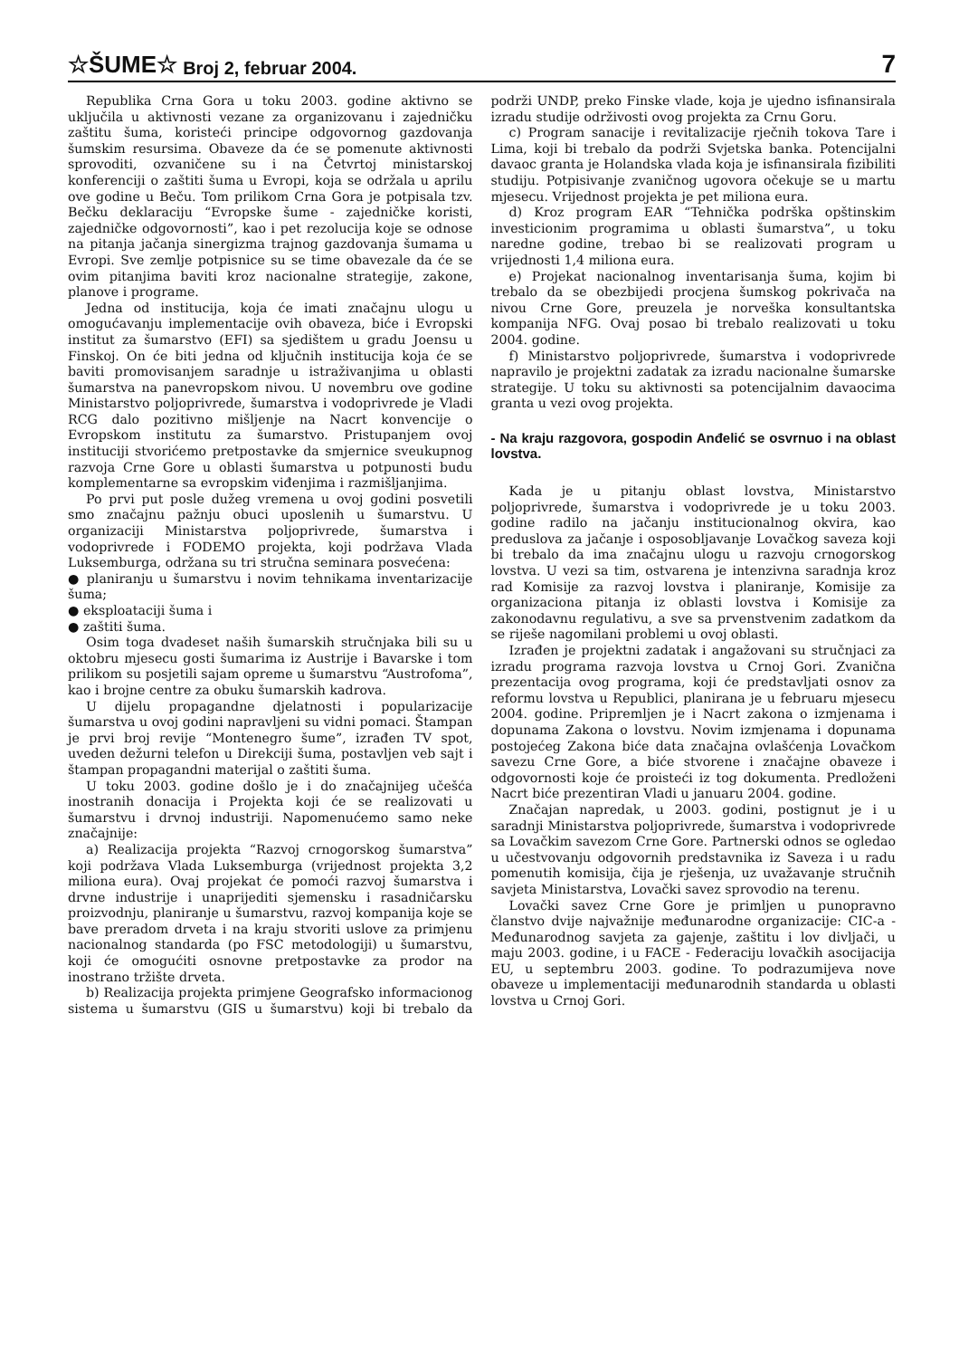☆ŠUME☆ Broj 2, februar 2004. 7
Republika Crna Gora u toku 2003. godine aktivno se uključila u aktivnosti vezane za organizovanu i zajedničku zaštitu šuma, koristeći principe odgovornog gazdovanja šumskim resursima. Obaveze da će se pomenute aktivnosti sprovoditi, ozvaničene su i na Četvrtoj ministarskoj konferenciji o zaštiti šuma u Evropi, koja se održala u aprilu ove godine u Beču. Tom prilikom Crna Gora je potpisala tzv. Bečku deklaraciju “Evropske šume - zajedničke koristi, zajedničke odgovornosti”, kao i pet rezolucija koje se odnose na pitanja jačanja sinergizma trajnog gazdovanja šumama u Evropi. Sve zemlje potpisnice su se time obavezale da će se ovim pitanjima baviti kroz nacionalne strategije, zakone, planove i programe.
Jedna od institucija, koja će imati značajnu ulogu u omogućavanju implementacije ovih obaveza, biće i Evropski institut za šumarstvo (EFI) sa sjedištem u gradu Joensu u Finskoj. On će biti jedna od ključnih institucija koja će se baviti promovisanjem saradnje u istraživanjima u oblasti šumarstva na panevropskom nivou. U novembru ove godine Ministarstvo poljoprivrede, šumarstva i vodoprivrede je Vladi RCG dalo pozitivno mišljenje na Nacrt konvencije o Evropskom institutu za šumarstvo. Pristupanjem ovoj instituciji stvorićemo pretpostavke da smjernice sveukupnog razvoja Crne Gore u oblasti šumarstva u potpunosti budu komplementarne sa evropskim viđenjima i razmišljanjima.
Po prvi put posle dužeg vremena u ovoj godini posvetili smo značajnu pažnju obuci uposlenih u šumarstvu. U organizaciji Ministarstva poljoprivrede, šumarstva i vodoprivrede i FODEMO projekta, koji podržava Vlada Luksemburga, održana su tri stručna seminara posvećena:
● planiranju u šumarstvu i novim tehnikama inventarizacije šuma;
● eksploataciji šuma i
● zaštiti šuma.
Osim toga dvadeset naših šumarskih stručnjaka bili su u oktobru mjesecu gosti šumarima iz Austrije i Bavarske i tom prilikom su posjetili sajam opreme u šumarstvu “Austrofoma”, kao i brojne centre za obuku šumarskih kadrova.
U dijelu propagandne djelatnosti i popularizacije šumarstva u ovoj godini napravljeni su vidni pomaci. Štampan je prvi broj revije “Montenegro šume”, izrađen TV spot, uveden dežurni telefon u Direkciji šuma, postavljen veb sajt i štampan propagandni materijal o zaštiti šuma.
U toku 2003. godine došlo je i do značajnijeg učešća inostranih donacija i Projekta koji će se realizovati u šumarstvu i drvnoj industriji. Napomenućemo samo neke značajnije:
a) Realizacija projekta “Razvoj crnogorskog šumarstva” koji podržava Vlada Luksemburga (vrijednost projekta 3,2 miliona eura). Ovaj projekat će pomoći razvoj šumarstva i drvne industrije i unaprijediti sjemensku i rasadničarsku proizvodnju, planiranje u šumarstvu, razvoj kompanija koje se bave preradom drveta i na kraju stvoriti uslove za primjenu nacionalnog standarda (po FSC metodologiji) u šumarstvu, koji će omogućiti osnovne pretpostavke za prodor na inostrano tržište drveta.
b) Realizacija projekta primjene Geografsko informacionog sistema u šumarstvu (GIS u šumarstvu) koji bi trebalo da podrži UNDP, preko Finske vlade, koja je ujedno isfinansirala izradu studije održivosti ovog projekta za Crnu Goru.
c) Program sanacije i revitalizacije rječnih tokova Tare i Lima, koji bi trebalo da podrži Svjetska banka. Potencijalni davaoc granta je Holandska vlada koja je isfinansirala fizibiliti studiju. Potpisivanje zvaničnog ugovora očekuje se u martu mjesecu. Vrijednost projekta je pet miliona eura.
d) Kroz program EAR “Tehnička podrška opštinskim investicionim programima u oblasti šumarstva”, u toku naredne godine, trebao bi se realizovati program u vrijednosti 1,4 miliona eura.
e) Projekat nacionalnog inventarisanja šuma, kojim bi trebalo da se obezbijedi procjena šumskog pokrivača na nivou Crne Gore, preuzela je norveška konsultantska kompanija NFG. Ovaj posao bi trebalo realizovati u toku 2004. godine.
f) Ministarstvo poljoprivrede, šumarstva i vodoprivrede napravilo je projektni zadatak za izradu nacionalne šumarske strategije. U toku su aktivnosti sa potencijalnim davaocima granta u vezi ovog projekta.
- Na kraju razgovora, gospodin Anđelić se osvrnuo i na oblast lovstva.
Kada je u pitanju oblast lovstva, Ministarstvo poljoprivrede, šumarstva i vodoprivrede je u toku 2003. godine radilo na jačanju institucionalnog okvira, kao preduslova za jačanje i osposobljavanje Lovačkog saveza koji bi trebalo da ima značajnu ulogu u razvoju crnogorskog lovstva. U vezi sa tim, ostvarena je intenzivna saradnja kroz rad Komisije za razvoj lovstva i planiranje, Komisije za organizaciona pitanja iz oblasti lovstva i Komisije za zakonodavnu regulativu, a sve sa prvenstvenim zadatkom da se riješe nagomilani problemi u ovoj oblasti.
Izrađen je projektni zadatak i angažovani su stručnjaci za izradu programa razvoja lovstva u Crnoj Gori. Zvanična prezentacija ovog programa, koji će predstavljati osnov za reformu lovstva u Republici, planirana je u februaru mjesecu 2004. godine. Pripremljen je i Nacrt zakona o izmjenama i dopunama Zakona o lovstvu. Novim izmjenama i dopunama postojećeg Zakona biće data značajna ovlašćenja Lovačkom savezu Crne Gore, a biće stvorene i značajne obaveze i odgovornosti koje će proisteći iz tog dokumenta. Predloženi Nacrt biće prezentiran Vladi u januaru 2004. godine.
Značajan napredak, u 2003. godini, postignut je i u saradnji Ministarstva poljoprivrede, šumarstva i vodoprivrede sa Lovačkim savezom Crne Gore. Partnerski odnos se ogledao u učestvovanju odgovornih predstavnika iz Saveza i u radu pomenutih komisija, čija je rješenja, uz uvažavanje stručnih savjeta Ministarstva, Lovački savez sprovodio na terenu.
Lovački savez Crne Gore je primljen u punopravno članstvo dvije najvažnije međunarodne organizacije: CIC-a - Međunarodnog savjeta za gajenje, zaštitu i lov divljači, u maju 2003. godine, i u FACE - Federaciju lovačkih asocijacija EU, u septembru 2003. godine. To podrazumijeva nove obaveze u implementaciji međunarodnih standarda u oblasti lovstva u Crnoj Gori.